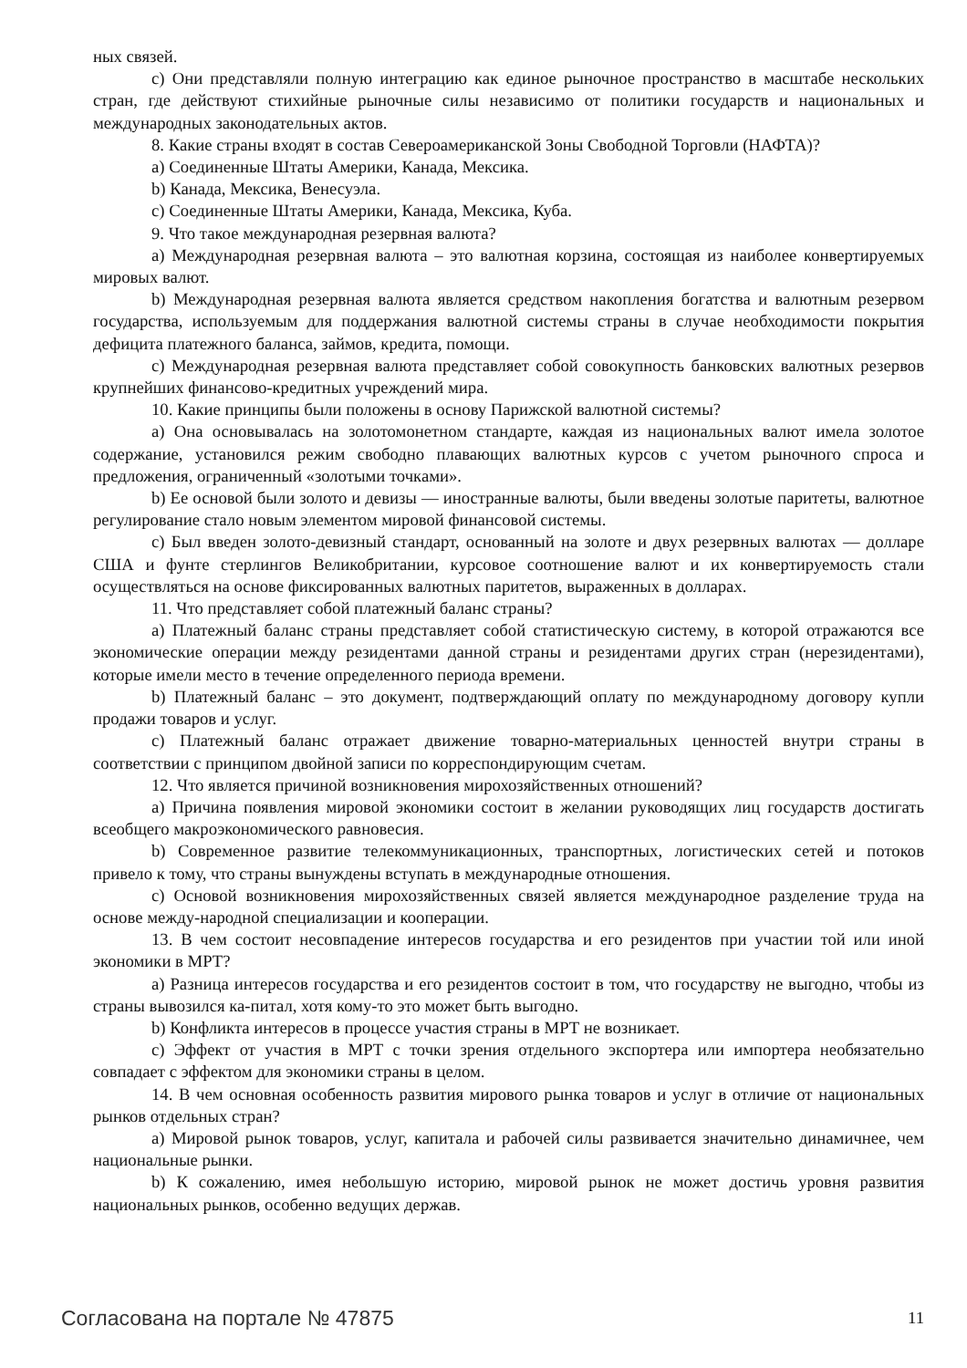ных связей.
c) Они представляли полную интеграцию как единое рыночное пространство в масштабе нескольких стран, где действуют стихийные рыночные силы независимо от политики государств и национальных и международных законодательных актов.
8. Какие страны входят в состав Североамериканской Зоны Свободной Торговли (НАФТА)?
a) Соединенные Штаты Америки, Канада, Мексика.
b) Канада, Мексика, Венесуэла.
c) Соединенные Штаты Америки, Канада, Мексика, Куба.
9. Что такое международная резервная валюта?
a) Международная резервная валюта – это валютная корзина, состоящая из наиболее конвертируемых мировых валют.
b) Международная резервная валюта является средством накопления богатства и валютным резервом государства, используемым для поддержания валютной системы страны в случае необходимости покрытия дефицита платежного баланса, займов, кредита, помощи.
c) Международная резервная валюта представляет собой совокупность банковских валютных резервов крупнейших финансово-кредитных учреждений мира.
10. Какие принципы были положены в основу Парижской валютной системы?
a) Она основывалась на золотомонетном стандарте, каждая из национальных валют имела золотое содержание, установился режим свободно плавающих валютных курсов с учетом рыночного спроса и предложения, ограниченный «золотыми точками».
b) Ее основой были золото и девизы — иностранные валюты, были введены золотые паритеты, валютное регулирование стало новым элементом мировой финансовой системы.
c) Был введен золото-девизный стандарт, основанный на золоте и двух резервных валютах — долларе США и фунте стерлингов Великобритании, курсовое соотношение валют и их конвертируемость стали осуществляться на основе фиксированных валютных паритетов, выраженных в долларах.
11. Что представляет собой платежный баланс страны?
a) Платежный баланс страны представляет собой статистическую систему, в которой отражаются все экономические операции между резидентами данной страны и резидентами других стран (нерезидентами), которые имели место в течение определенного периода времени.
b) Платежный баланс – это документ, подтверждающий оплату по международному договору купли продажи товаров и услуг.
c) Платежный баланс отражает движение товарно-материальных ценностей внутри страны в соответствии с принципом двойной записи по корреспондирующим счетам.
12. Что является причиной возникновения мирохозяйственных отношений?
a) Причина появления мировой экономики состоит в желании руководящих лиц государств достигать всеобщего макроэкономического равновесия.
b) Современное развитие телекоммуникационных, транспортных, логистических сетей и потоков привело к тому, что страны вынуждены вступать в международные отношения.
c) Основой возникновения мирохозяйственных связей является международное разделение труда на основе между-народной специализации и кооперации.
13. В чем состоит несовпадение интересов государства и его резидентов при участии той или иной экономики в МРТ?
a) Разница интересов государства и его резидентов состоит в том, что государству не выгодно, чтобы из страны вывозился ка-питал, хотя кому-то это может быть выгодно.
b) Конфликта интересов в процессе участия страны в МРТ не возникает.
c) Эффект от участия в МРТ с точки зрения отдельного экспортера или импортера необязательно совпадает с эффектом для экономики страны в целом.
14. В чем основная особенность развития мирового рынка товаров и услуг в отличие от национальных рынков отдельных стран?
a) Мировой рынок товаров, услуг, капитала и рабочей силы развивается значительно динамичнее, чем национальные рынки.
b) К сожалению, имея небольшую историю, мировой рынок не может достичь уровня развития национальных рынков, особенно ведущих держав.
Согласована на портале № 47875 11